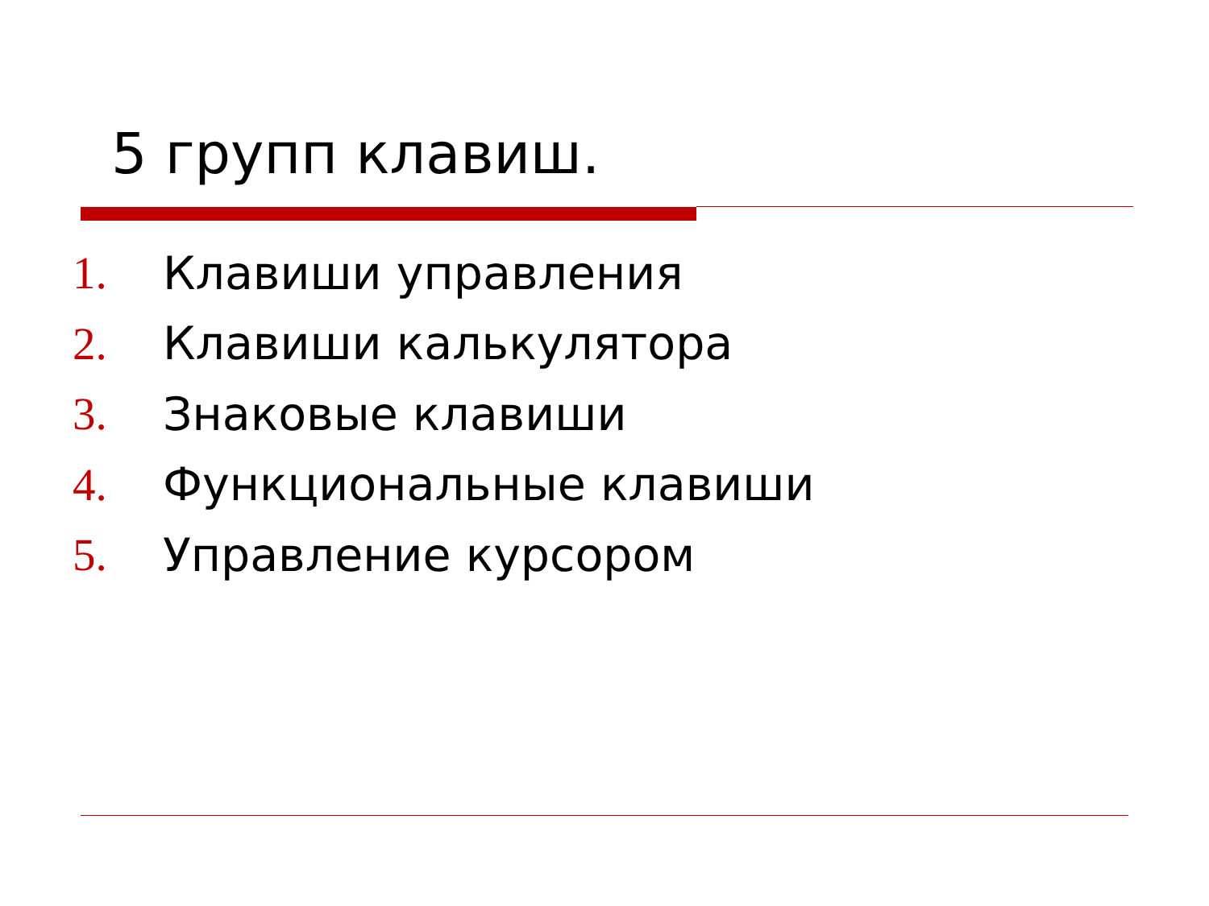5 групп клавиш.
1. Клавиши управления
2. Клавиши калькулятора
3. Знаковые клавиши
4. Функциональные клавиши
5. Управление курсором